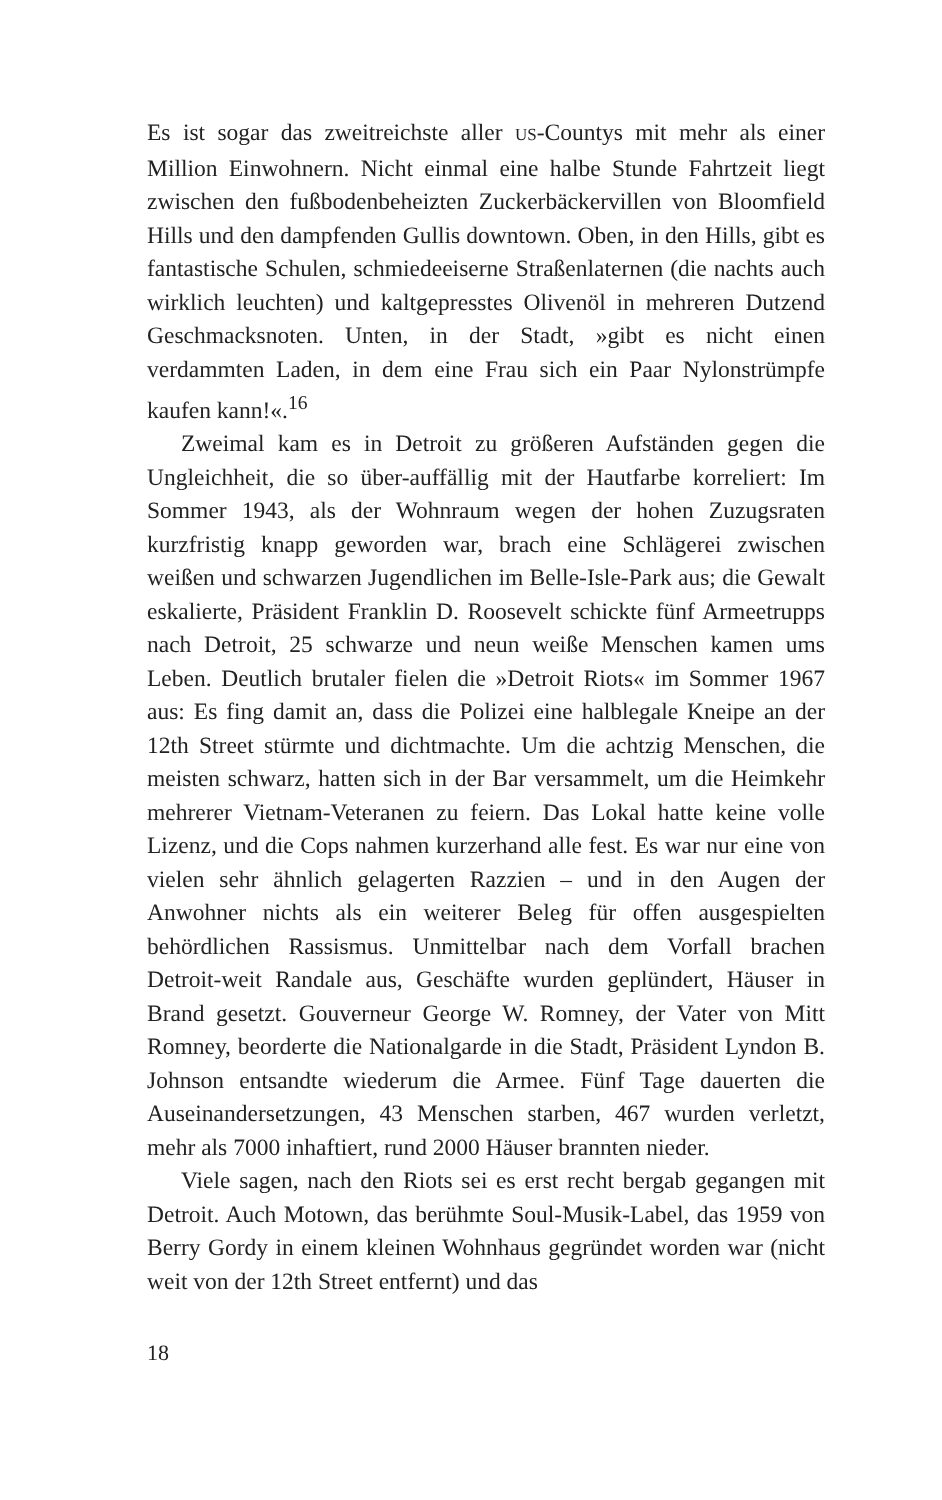Es ist sogar das zweitreichste aller US-Countys mit mehr als einer Million Einwohnern. Nicht einmal eine halbe Stunde Fahrtzeit liegt zwischen den fußbodenbeheizten Zuckerbäckervillen von Bloomfield Hills und den dampfenden Gullis downtown. Oben, in den Hills, gibt es fantastische Schulen, schmiedeeiserne Straßenlaternen (die nachts auch wirklich leuchten) und kaltgepresstes Olivenöl in mehreren Dutzend Geschmacksnoten. Unten, in der Stadt, »gibt es nicht einen verdammten Laden, in dem eine Frau sich ein Paar Nylonstrümpfe kaufen kann!«.<sup>16</sup>
Zweimal kam es in Detroit zu größeren Aufständen gegen die Ungleichheit, die so über-auffällig mit der Hautfarbe korreliert: Im Sommer 1943, als der Wohnraum wegen der hohen Zuzugsraten kurzfristig knapp geworden war, brach eine Schlägerei zwischen weißen und schwarzen Jugendlichen im Belle-Isle-Park aus; die Gewalt eskalierte, Präsident Franklin D. Roosevelt schickte fünf Armeetrupps nach Detroit, 25 schwarze und neun weiße Menschen kamen ums Leben. Deutlich brutaler fielen die »Detroit Riots« im Sommer 1967 aus: Es fing damit an, dass die Polizei eine halblegale Kneipe an der 12th Street stürmte und dichtmachte. Um die achtzig Menschen, die meisten schwarz, hatten sich in der Bar versammelt, um die Heimkehr mehrerer Vietnam-Veteranen zu feiern. Das Lokal hatte keine volle Lizenz, und die Cops nahmen kurzerhand alle fest. Es war nur eine von vielen sehr ähnlich gelagerten Razzien – und in den Augen der Anwohner nichts als ein weiterer Beleg für offen ausgespielten behördlichen Rassismus. Unmittelbar nach dem Vorfall brachen Detroit-weit Randale aus, Geschäfte wurden geplündert, Häuser in Brand gesetzt. Gouverneur George W. Romney, der Vater von Mitt Romney, beorderte die Nationalgarde in die Stadt, Präsident Lyndon B. Johnson entsandte wiederum die Armee. Fünf Tage dauerten die Auseinandersetzungen, 43 Menschen starben, 467 wurden verletzt, mehr als 7000 inhaftiert, rund 2000 Häuser brannten nieder.
Viele sagen, nach den Riots sei es erst recht bergab gegangen mit Detroit. Auch Motown, das berühmte Soul-Musik-Label, das 1959 von Berry Gordy in einem kleinen Wohnhaus gegründet worden war (nicht weit von der 12th Street entfernt) und das
18